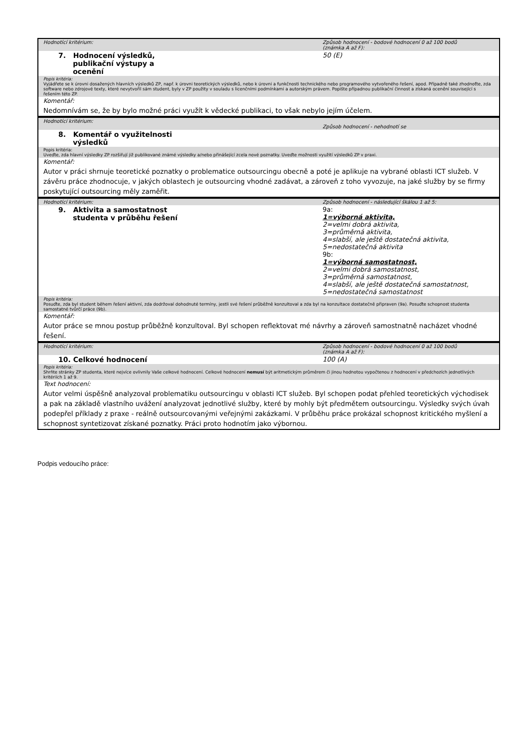| Hodnotící kritérium: | Způsob hodnocení - bodové hodnocení 0 až 100 bodů (známka A až F): |
| 7. Hodnocení výsledků, publikační výstupy a ocenění | 50 (E) |
| Popis kritéria: Vyjádřete se k úrovni dosažených hlavních výsledků ZP, např. k úrovni teoretických výsledků, nebo k úrovni a funkčnosti technického nebo programového vytvořeného řešení, apod. Případně také zhodnoťte, zda software nebo zdrojové texty, které nevytvořil sám student, byly v ZP použity v souladu s licenčními podmínkami a autorským právem. Popište případnou publikační činnost a získaná ocenění související s řešením této ZP. | |
| Komentář: | |
| Nedomnívám se, že by bylo možné práci využít k vědecké publikaci, to však nebylo jejím účelem. | |
| Hodnotící kritérium: | Způsob hodnocení - nehodnotí se |
| 8. Komentář o využitelnosti výsledků | |
| Popis kritéria: Uveďte, zda hlavní výsledky ZP rozšiřují již publikované známé výsledky a/nebo přinášející zcela nové poznatky. Uveďte možnosti využití výsledků ZP v praxi. | |
| Komentář: | |
| Autor v práci shrnuje teoretické poznatky o problematice outsourcingu obecně a poté je aplikuje na vybrané oblasti ICT služeb. V závěru práce zhodnocuje, v jakých oblastech je outsourcing vhodné zadávat, a zároveň z toho vyvozuje, na jaké služby by se firmy poskytující outsourcing měly zaměřit. | |
| Hodnotící kritérium: | Způsob hodnocení - následující škálou 1 až 5: |
| 9. Aktivita a samostatnost studenta v průběhu řešení | 9a: 1=výborná aktivita, 2=velmi dobrá aktivita, 3=průměrná aktivita, 4=slabší, ale ještě dostatečná aktivita, 5=nedostatečná aktivita 9b: 1=výborná samostatnost, 2=velmi dobrá samostatnost, 3=průměrná samostatnost, 4=slabší, ale ještě dostatečná samostatnost, 5=nedostatečná samostatnost |
| Popis kritéria: Posuďte, zda byl student během řešení aktivní, zda dodržoval dohodnuté termíny, jestli své řešení průběžně konzultoval a zda byl na konzultace dostatečně připraven (9a). Posuďte schopnost studenta samostatné tvůrčí práce (9b). | |
| Komentář: | |
| Autor práce se mnou postup průběžně konzultoval. Byl schopen reflektovat mé návrhy a zároveň samostnatně nacházet vhodné řešení. | |
| Hodnotící kritérium: | Způsob hodnocení - bodové hodnocení 0 až 100 bodů (známka A až F): |
| 10. Celkové hodnocení | 100 (A) |
| Popis kritéria: Shrňte stránky ZP studenta, které nejvíce ovlivnily Vaše celkové hodnocení. Celkové hodnocení nemusí být aritmetickým průměrem či jinou hodnotou vypočtenou z hodnocení v předchozích jednotlivých kritériích 1 až 9. | |
| Text hodnocení: | |
| Autor velmi úspěšně analyzoval problematiku outsourcingu v oblasti ICT služeb. Byl schopen podat přehled teoretických východisek a pak na základě vlastního uvážení analyzovat jednotlivé služby, které by mohly být předmětem outsourcingu. Výsledky svých úvah podepřel příklady z praxe - reálně outsourcovanými veřejnými zakázkami. V průběhu práce prokázal schopnost kritického myšlení a schopnost syntetizovat získané poznatky. Práci proto hodnotím jako výbornou. | |
Podpis vedoucího práce: